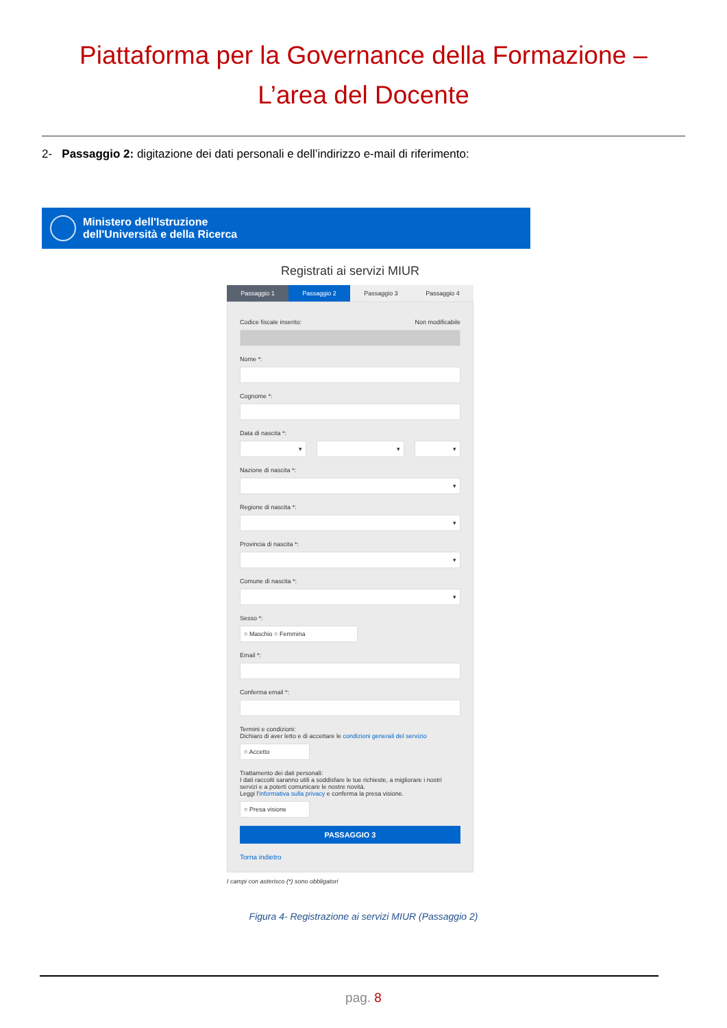Piattaforma per la Governance della Formazione –
L’area del Docente
2- Passaggio 2: digitazione dei dati personali e dell’indirizzo e-mail di riferimento:
Ministero dell'Istruzione
dell'Università e della Ricerca
Registrati ai servizi MIUR
Passaggio 1 Passaggio 2 Passaggio 3 Passaggio 4
Codice fiscale inserito: Non modificabile
Nome *:
Cognome *:
Data di nascita *:
▾ ▾ ▾
Nazione di nascita *:
▾
Regione di nascita *:
▾
Provincia di nascita *:
▾
Comune di nascita *:
▾
Sesso *:
○ Maschio ○ Femmina
Email *:
Conferma email *:
Termini e condizioni:
Dichiaro di aver letto e di accettare le condizioni generali del servizio
○ Accetto
Trattamento dei dati personali:
I dati raccolti saranno utili a soddisfare le tue richieste, a migliorare i nostri servizi e a poterti comunicare le nostre novità.
Leggi l'informativa sulla privacy e conferma la presa visione.
○ Presa visione
PASSAGGIO 3
Torna indietro
I campi con asterisco (*) sono obbligatori
Figura 4- Registrazione ai servizi MIUR (Passaggio 2)
pag. 8